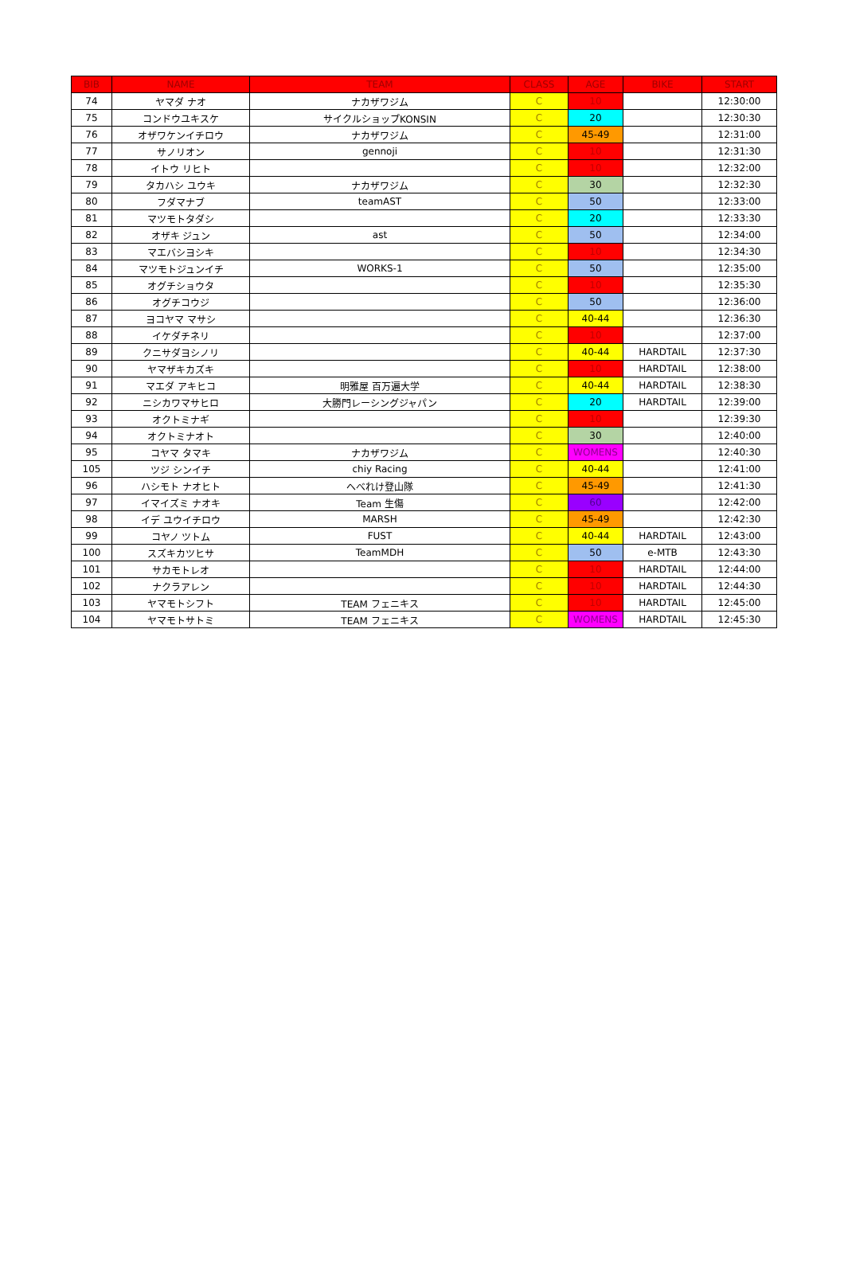| BIB | NAME | TEAM | CLASS | AGE | BIKE | START |
| --- | --- | --- | --- | --- | --- | --- |
| 74 | ヤマダ ナオ | ナカザワジム | C | 10 | | 12:30:00 |
| 75 | コンドウユキスケ | サイクルショップKONSIN | C | 20 | | 12:30:30 |
| 76 | オザワケンイチロウ | ナカザワジム | C | 45-49 | | 12:31:00 |
| 77 | サノリオン | gennoji | C | 10 | | 12:31:30 |
| 78 | イトウ リヒト | | C | 10 | | 12:32:00 |
| 79 | タカハシ ユウキ | ナカザワジム | C | 30 | | 12:32:30 |
| 80 | フダマナブ | teamAST | C | 50 | | 12:33:00 |
| 81 | マツモトタダシ | | C | 20 | | 12:33:30 |
| 82 | オザキ ジュン | ast | C | 50 | | 12:34:00 |
| 83 | マエバシヨシキ | | C | 10 | | 12:34:30 |
| 84 | マツモトジュンイチ | WORKS-1 | C | 50 | | 12:35:00 |
| 85 | オグチショウタ | | C | 10 | | 12:35:30 |
| 86 | オグチコウジ | | C | 50 | | 12:36:00 |
| 87 | ヨコヤマ マサシ | | C | 40-44 | | 12:36:30 |
| 88 | イケダチネリ | | C | 10 | | 12:37:00 |
| 89 | クニサダヨシノリ | | C | 40-44 | HARDTAIL | 12:37:30 |
| 90 | ヤマザキカズキ | | C | 10 | HARDTAIL | 12:38:00 |
| 91 | マエダ アキヒコ | 明雅屋 百万遍大学 | C | 40-44 | HARDTAIL | 12:38:30 |
| 92 | ニシカワマサヒロ | 大勝門レーシングジャパン | C | 20 | HARDTAIL | 12:39:00 |
| 93 | オクトミナギ | | C | 10 | | 12:39:30 |
| 94 | オクトミナオト | | C | 30 | | 12:40:00 |
| 95 | コヤマ タマキ | ナカザワジム | C | WOMENS | | 12:40:30 |
| 105 | ツジ シンイチ | chiy Racing | C | 40-44 | | 12:41:00 |
| 96 | ハシモト ナオヒト | へべれけ登山隊 | C | 45-49 | | 12:41:30 |
| 97 | イマイズミ ナオキ | Team 生傷 | C | 60 | | 12:42:00 |
| 98 | イデ ユウイチロウ | MARSH | C | 45-49 | | 12:42:30 |
| 99 | コヤノ ツトム | FUST | C | 40-44 | HARDTAIL | 12:43:00 |
| 100 | スズキカツヒサ | TeamMDH | C | 50 | e-MTB | 12:43:30 |
| 101 | サカモトレオ | | C | 10 | HARDTAIL | 12:44:00 |
| 102 | ナクラアレン | | C | 10 | HARDTAIL | 12:44:30 |
| 103 | ヤマモトシフト | TEAM フェニキス | C | 10 | HARDTAIL | 12:45:00 |
| 104 | ヤマモトサトミ | TEAM フェニキス | C | WOMENS | HARDTAIL | 12:45:30 |